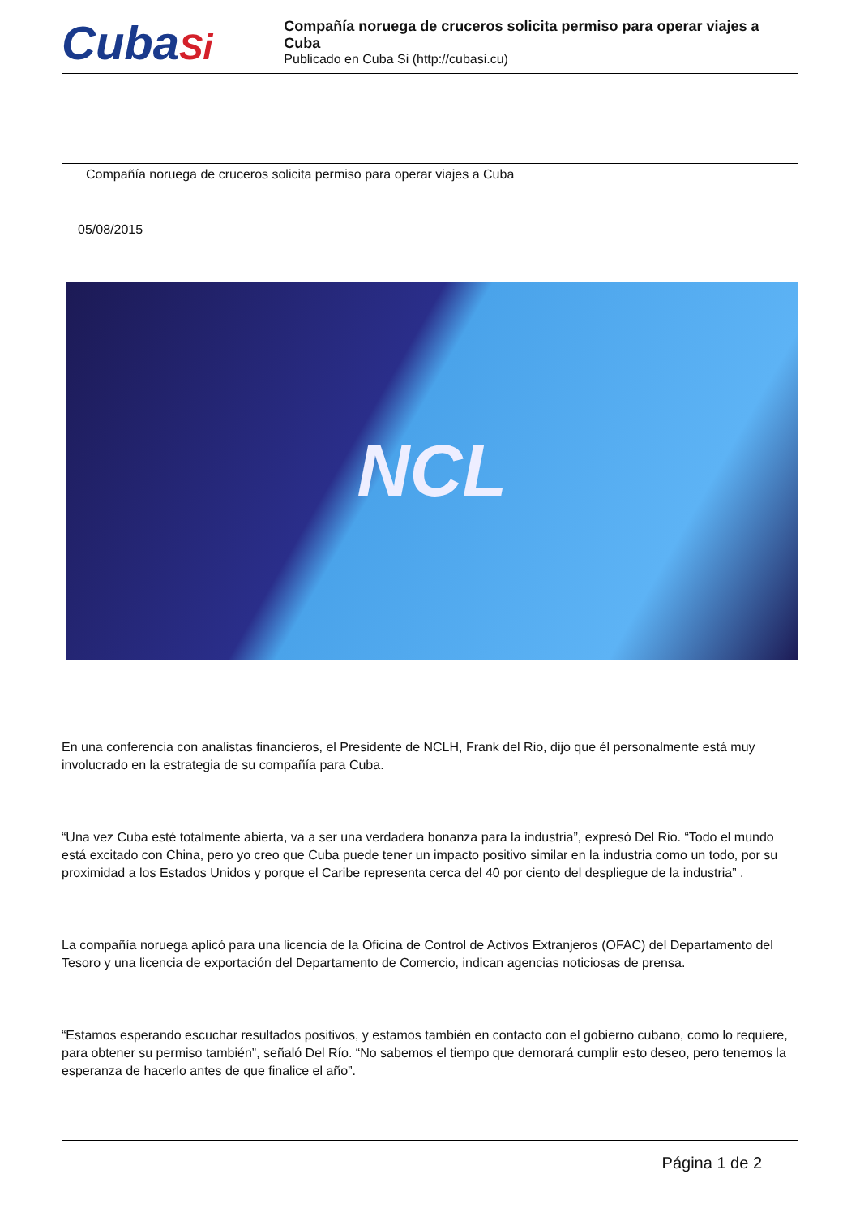CubaSi
Compañía noruega de cruceros solicita permiso para operar viajes a Cuba
Publicado en Cuba Si (http://cubasi.cu)
Compañía noruega de cruceros solicita permiso para operar viajes a Cuba
05/08/2015
NCL
En una conferencia con analistas financieros, el Presidente de NCLH, Frank del Rio, dijo que él personalmente está muy involucrado en la estrategia de su compañía para Cuba.
“Una vez Cuba esté totalmente abierta, va a ser una verdadera bonanza para la industria”, expresó Del Rio. “Todo el mundo está excitado con China, pero yo creo que Cuba puede tener un impacto positivo similar en la industria como un todo, por su proximidad a los Estados Unidos y porque el Caribe representa cerca del 40 por ciento del despliegue de la industria” .
La compañía noruega aplicó para una licencia de la Oficina de Control de Activos Extranjeros (OFAC) del Departamento del Tesoro y una licencia de exportación del Departamento de Comercio, indican agencias noticiosas de prensa.
“Estamos esperando escuchar resultados positivos, y estamos también en contacto con el gobierno cubano, como lo requiere, para obtener su permiso también”, señaló Del Río. “No sabemos el tiempo que demorará cumplir esto deseo, pero tenemos la esperanza de hacerlo antes de que finalice el año”.
Página 1 de 2